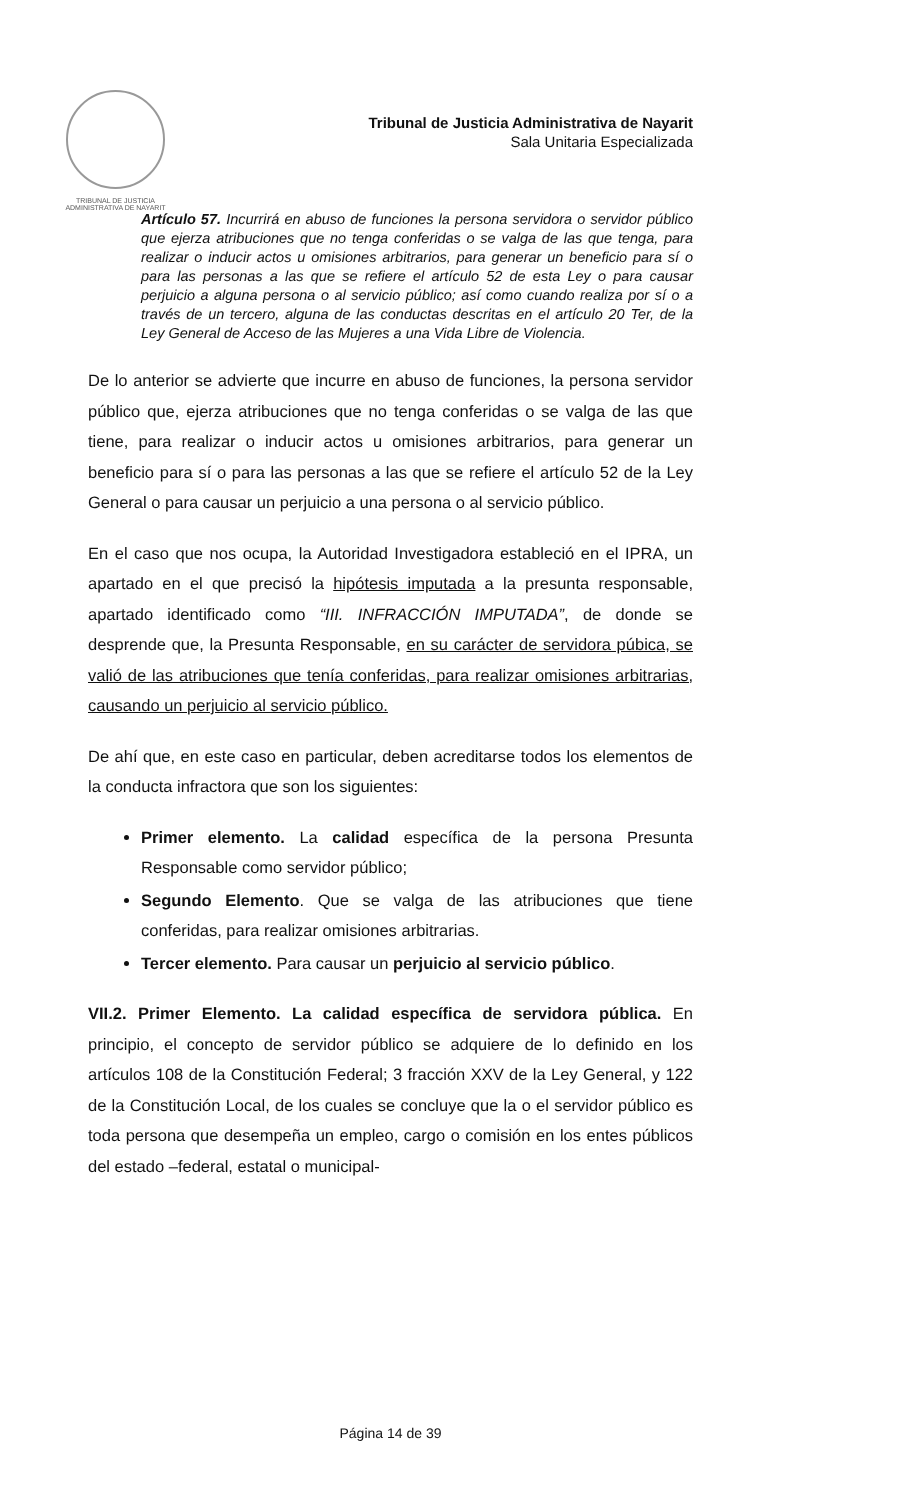TRIBUNAL DE JUSTICIA
ADMINISTRATIVA DE NAYARIT
Tribunal de Justicia Administrativa de Nayarit
Sala Unitaria Especializada
Artículo 57. Incurrirá en abuso de funciones la persona servidora o servidor público que ejerza atribuciones que no tenga conferidas o se valga de las que tenga, para realizar o inducir actos u omisiones arbitrarios, para generar un beneficio para sí o para las personas a las que se refiere el artículo 52 de esta Ley o para causar perjuicio a alguna persona o al servicio público; así como cuando realiza por sí o a través de un tercero, alguna de las conductas descritas en el artículo 20 Ter, de la Ley General de Acceso de las Mujeres a una Vida Libre de Violencia.
De lo anterior se advierte que incurre en abuso de funciones, la persona servidor público que, ejerza atribuciones que no tenga conferidas o se valga de las que tiene, para realizar o inducir actos u omisiones arbitrarios, para generar un beneficio para sí o para las personas a las que se refiere el artículo 52 de la Ley General o para causar un perjuicio a una persona o al servicio público.
En el caso que nos ocupa, la Autoridad Investigadora estableció en el IPRA, un apartado en el que precisó la hipótesis imputada a la presunta responsable, apartado identificado como “III. INFRACCIÓN IMPUTADA”, de donde se desprende que, la Presunta Responsable, en su carácter de servidora púbica, se valió de las atribuciones que tenía conferidas, para realizar omisiones arbitrarias, causando un perjuicio al servicio público.
De ahí que, en este caso en particular, deben acreditarse todos los elementos de la conducta infractora que son los siguientes:
Primer elemento. La calidad específica de la persona Presunta Responsable como servidor público;
Segundo Elemento. Que se valga de las atribuciones que tiene conferidas, para realizar omisiones arbitrarias.
Tercer elemento. Para causar un perjuicio al servicio público.
VII.2. Primer Elemento. La calidad específica de servidora pública. En principio, el concepto de servidor público se adquiere de lo definido en los artículos 108 de la Constitución Federal; 3 fracción XXV de la Ley General, y 122 de la Constitución Local, de los cuales se concluye que la o el servidor público es toda persona que desempeña un empleo, cargo o comisión en los entes públicos del estado –federal, estatal o municipal-
Página 14 de 39